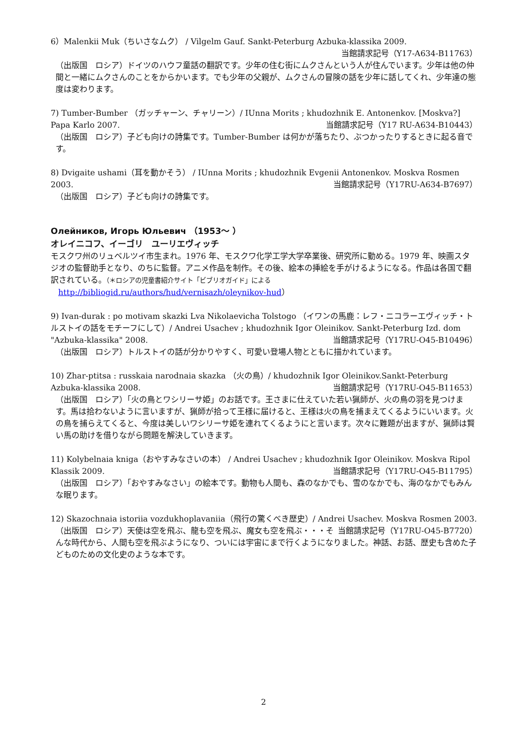6）Malenkii Muk（ちいさなムク） / Vilgelm Gauf. Sankt-Peterburg Azbuka-klassika 2009.
当館請求記号（Y17-A634-B11763）
（出版国　ロシア）ドイツのハウフ童話の翻訳です。少年の住む街にムクさんという人が住んでいます。少年は他の仲間と一緒にムクさんのことをからかいます。でも少年の父親が、ムクさんの冒険の話を少年に話してくれ、少年達の態度は変わります。
7) Tumber-Bumber （ガッチャーン、チャリーン）/ IUnna Morits ; khudozhnik E. Antonenkov. [Moskva?] Papa Karlo 2007. 当館請求記号（Y17 RU-A634-B10443）
（出版国　ロシア）子ども向けの詩集です。Tumber-Bumber は何かが落ちたり、ぶつかったりするときに起る音です。
8) Dvigaite ushami（耳を動かそう） / IUnna Morits ; khudozhnik Evgenii Antonenkov. Moskva Rosmen 2003. 当館請求記号（Y17RU-A634-B7697）
（出版国　ロシア）子ども向けの詩集です。
Олейников, Игорь Юльевич （1953～ ）
オレイニコフ、イーゴリ　ユーリエヴィッチ
モスクワ州のリュベルツイ市生まれ。1976 年、モスクワ化学工学大学卒業後、研究所に勤める。1979 年、映画スタジオの監督助手となり、のちに監督。アニメ作品を制作。その後、絵本の挿絵を手がけるようになる。作品は各国で翻訳されている。（＊ロシアの児童書紹介サイト「ビブリオガイド」による
http://bibliogid.ru/authors/hud/vernisazh/oleynikov-hud）
9) Ivan-durak : po motivam skazki Lva Nikolaevicha Tolstogo （イワンの馬鹿：レフ・ニコラーエヴィッチ・トルストイの話をモチーフにして）/ Andrei Usachev ; khudozhnik Igor Oleinikov. Sankt-Peterburg Izd. dom "Azbuka-klassika" 2008. 当館請求記号（Y17RU-O45-B10496）
（出版国　ロシア）トルストイの話が分かりやすく、可愛い登場人物とともに描かれています。
10) Zhar-ptitsa : russkaia narodnaia skazka （火の鳥）/ khudozhnik Igor Oleinikov.Sankt-Peterburg Azbuka-klassika 2008. 当館請求記号（Y17RU-O45-B11653）
（出版国　ロシア）「火の鳥とワシリーサ姫」のお話です。王さまに仕えていた若い猟師が、火の鳥の羽を見つけます。馬は拾わないように言いますが、猟師が拾って王様に届けると、王様は火の鳥を捕まえてくるようにいいます。火の鳥を捕らえてくると、今度は美しいワシリーサ姫を連れてくるようにと言います。次々に難題が出ますが、猟師は賢い馬の助けを借りながら問題を解決していきます。
11) Kolybelnaia kniga（おやすみなさいの本） / Andrei Usachev ; khudozhnik Igor Oleinikov. Moskva Ripol Klassik 2009. 当館請求記号（Y17RU-O45-B11795）
（出版国　ロシア）「おやすみなさい」の絵本です。動物も人間も、森のなかでも、雪のなかでも、海のなかでもみんな眠ります。
12) Skazochnaia istoriia vozdukhoplavaniia（飛行の驚くべき歴史）/ Andrei Usachev. Moskva Rosmen 2003. 当館請求記号（Y17RU-O45-B7720）
（出版国　ロシア）天使は空を飛ぶ、龍も空を飛ぶ、魔女も空を飛ぶ・・・そんな時代から、人間も空を飛ぶようになり、ついには宇宙にまで行くようになりました。神話、お話、歴史も含めた子どものための文化史のような本です。
2